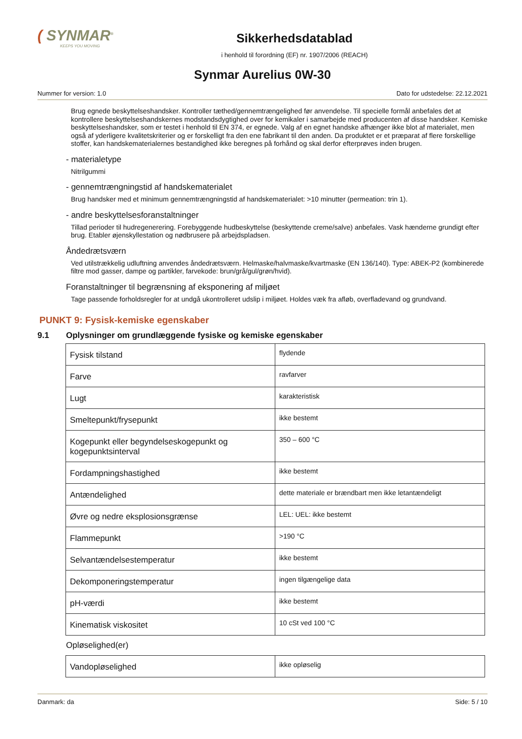( SYNMAR<sup>®</sup>
KEEPS YOU MOVING
Sikkerhedsdatablad
i henhold til forordning (EF) nr. 1907/2006 (REACH)
Synmar Aurelius 0W-30
Nummer for version: 1.0 Dato for udstedelse: 22.12.2021
Brug egnede beskyttelseshandsker. Kontroller tæthed/gennemtrængelighed før anvendelse. Til specielle formål anbefales det at kontrollere beskyttelseshandskernes modstandsdygtighed over for kemikaler i samarbejde med producenten af disse handsker. Kemiske beskyttelseshandsker, som er testet i henhold til EN 374, er egnede. Valg af en egnet handske afhænger ikke blot af materialet, men også af yderligere kvalitetskriterier og er forskelligt fra den ene fabrikant til den anden. Da produktet er et præparat af flere forskellige stoffer, kan handskematerialernes bestandighed ikke beregnes på forhånd og skal derfor efterprøves inden brugen.
- materialetype
Nitrilgummi
- gennemtrængningstid af handskematerialet
Brug handsker med et minimum gennemtrængningstid af handskematerialet: >10 minutter (permeation: trin 1).
- andre beskyttelsesforanstaltninger
Tillad perioder til hudregenerering. Forebyggende hudbeskyttelse (beskyttende creme/salve) anbefales. Vask hænderne grundigt efter brug. Etabler øjenskyllestation og nødbrusere på arbejdspladsen.
Åndedrætsværn
Ved utilstrækkelig udluftning anvendes åndedrætsværn. Helmaske/halvmaske/kvartmaske (EN 136/140). Type: ABEK-P2 (kombinerede filtre mod gasser, dampe og partikler, farvekode: brun/grå/gul/grøn/hvid).
Foranstaltninger til begrænsning af eksponering af miljøet
Tage passende forholdsregler for at undgå ukontrolleret udslip i miljøet. Holdes væk fra afløb, overfladevand og grundvand.
PUNKT 9: Fysisk-kemiske egenskaber
9.1 Oplysninger om grundlæggende fysiske og kemiske egenskaber
| Fysisk tilstand | flydende |
| Farve | ravfarver |
| Lugt | karakteristisk |
| Smeltepunkt/frysepunkt | ikke bestemt |
| Kogepunkt eller begyndelseskogepunkt og kogepunktsinterval | 350 – 600 °C |
| Fordampningshastighed | ikke bestemt |
| Antændelighed | dette materiale er brændbart men ikke letantændeligt |
| Øvre og nedre eksplosionsgrænse | LEL: UEL: ikke bestemt |
| Flammepunkt | >190 °C |
| Selvantændelsestemperatur | ikke bestemt |
| Dekomponeringstemperatur | ingen tilgængelige data |
| pH-værdi | ikke bestemt |
| Kinematisk viskositet | 10 cSt ved 100 °C |
Opløselighed(er)
| Vandopløselighed | ikke opløselig |
Danmark: da Side: 5 / 10